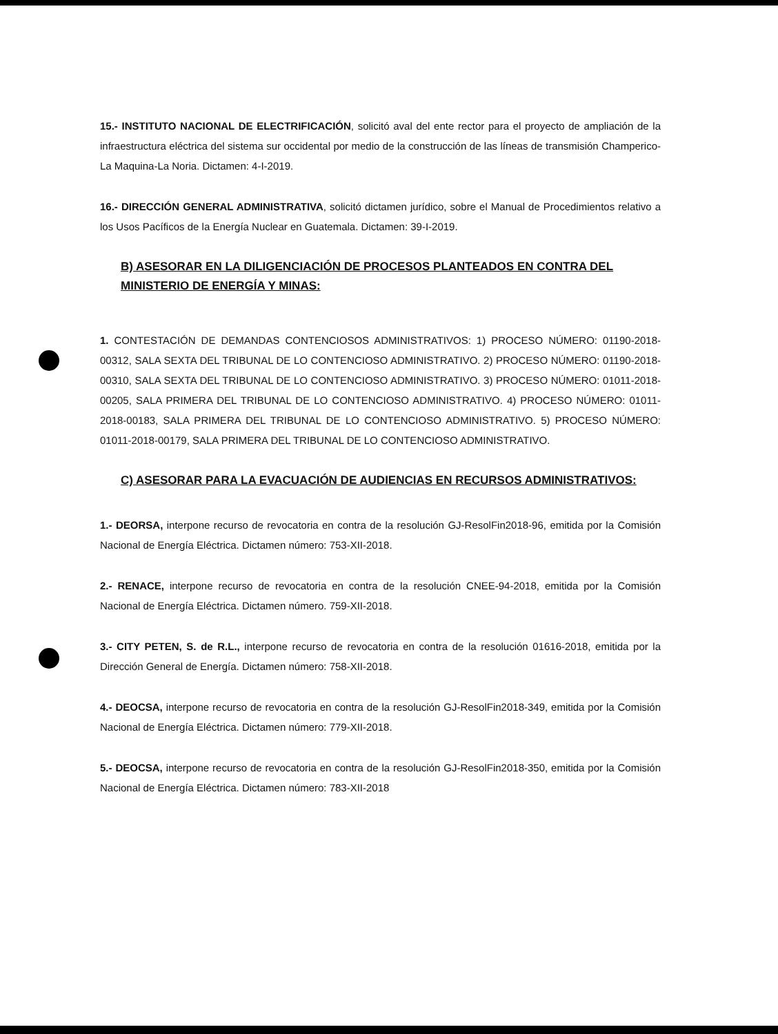15.- INSTITUTO NACIONAL DE ELECTRIFICACIÓN, solicitó aval del ente rector para el proyecto de ampliación de la infraestructura eléctrica del sistema sur occidental por medio de la construcción de las líneas de transmisión Champerico-La Maquina-La Noria. Dictamen: 4-I-2019.
16.- DIRECCIÓN GENERAL ADMINISTRATIVA, solicitó dictamen jurídico, sobre el Manual de Procedimientos relativo a los Usos Pacíficos de la Energía Nuclear en Guatemala. Dictamen: 39-I-2019.
B) ASESORAR EN LA DILIGENCIACIÓN DE PROCESOS PLANTEADOS EN CONTRA DEL MINISTERIO DE ENERGÍA Y MINAS:
1. CONTESTACIÓN DE DEMANDAS CONTENCIOSOS ADMINISTRATIVOS: 1) PROCESO NÚMERO: 01190-2018-00312, SALA SEXTA DEL TRIBUNAL DE LO CONTENCIOSO ADMINISTRATIVO. 2) PROCESO NÚMERO: 01190-2018-00310, SALA SEXTA DEL TRIBUNAL DE LO CONTENCIOSO ADMINISTRATIVO. 3) PROCESO NÚMERO: 01011-2018-00205, SALA PRIMERA DEL TRIBUNAL DE LO CONTENCIOSO ADMINISTRATIVO. 4) PROCESO NÚMERO: 01011-2018-00183, SALA PRIMERA DEL TRIBUNAL DE LO CONTENCIOSO ADMINISTRATIVO. 5) PROCESO NÚMERO: 01011-2018-00179, SALA PRIMERA DEL TRIBUNAL DE LO CONTENCIOSO ADMINISTRATIVO.
C) ASESORAR PARA LA EVACUACIÓN DE AUDIENCIAS EN RECURSOS ADMINISTRATIVOS:
1.- DEORSA, interpone recurso de revocatoria en contra de la resolución GJ-ResolFin2018-96, emitida por la Comisión Nacional de Energía Eléctrica. Dictamen número: 753-XII-2018.
2.- RENACE, interpone recurso de revocatoria en contra de la resolución CNEE-94-2018, emitida por la Comisión Nacional de Energía Eléctrica. Dictamen número. 759-XII-2018.
3.- CITY PETEN, S. de R.L., interpone recurso de revocatoria en contra de la resolución 01616-2018, emitida por la Dirección General de Energía. Dictamen número: 758-XII-2018.
4.- DEOCSA, interpone recurso de revocatoria en contra de la resolución GJ-ResolFin2018-349, emitida por la Comisión Nacional de Energía Eléctrica. Dictamen número: 779-XII-2018.
5.- DEOCSA, interpone recurso de revocatoria en contra de la resolución GJ-ResolFin2018-350, emitida por la Comisión Nacional de Energía Eléctrica. Dictamen número: 783-XII-2018